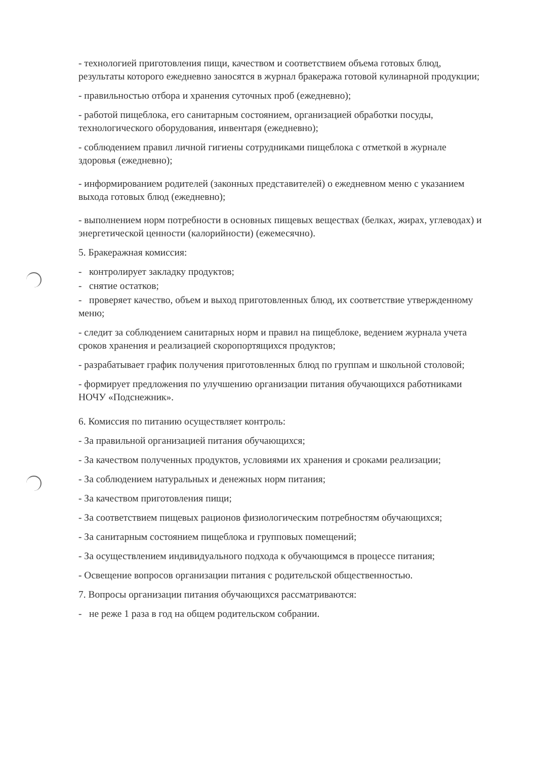- технологией приготовления пищи, качеством и соответствием объема готовых блюд, результаты которого ежедневно заносятся в журнал бракеража готовой кулинарной продукции;
- правильностью отбора и хранения суточных проб (ежедневно);
- работой пищеблока, его санитарным состоянием, организацией обработки посуды, технологического оборудования, инвентаря (ежедневно);
- соблюдением правил личной гигиены сотрудниками пищеблока с отметкой в журнале здоровья (ежедневно);
- информированием родителей (законных представителей) о ежедневном меню с указанием выхода готовых блюд (ежедневно);
- выполнением норм потребности в основных пищевых веществах (белках, жирах, углеводах) и энергетической ценности (калорийности) (ежемесячно).
5. Бракеражная комиссия:
- контролирует закладку продуктов;
- снятие остатков;
- проверяет качество, объем и выход приготовленных блюд, их соответствие утвержденному меню;
- следит за соблюдением санитарных норм и правил на пищеблоке, ведением журнала учета сроков хранения и реализацией скоропортящихся продуктов;
- разрабатывает график получения приготовленных блюд по группам и школьной столовой;
- формирует предложения по улучшению организации питания обучающихся работниками НОЧУ «Подснежник».
6. Комиссия по питанию осуществляет контроль:
- За правильной организацией питания обучающихся;
- За качеством полученных продуктов, условиями их хранения и сроками реализации;
- За соблюдением натуральных и денежных норм питания;
- За качеством приготовления пищи;
- За соответствием пищевых рационов физиологическим потребностям обучающихся;
- За санитарным состоянием пищеблока и групповых помещений;
- За осуществлением индивидуального подхода к обучающимся в процессе питания;
- Освещение вопросов организации питания с родительской общественностью.
7. Вопросы организации питания обучающихся рассматриваются:
- не реже 1 раза в год на общем родительском собрании.